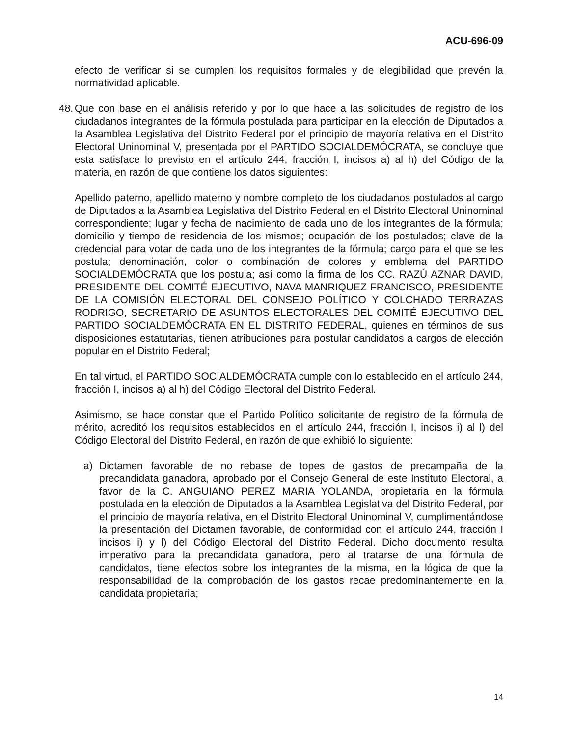ACU-696-09
efecto de verificar si se cumplen los requisitos formales y de elegibilidad que prevén la normatividad aplicable.
48.
Que con base en el análisis referido y por lo que hace a las solicitudes de registro de los ciudadanos integrantes de la fórmula postulada para participar en la elección de Diputados a la Asamblea Legislativa del Distrito Federal por el principio de mayoría relativa en el Distrito Electoral Uninominal V, presentada por el PARTIDO SOCIALDEMÓCRATA, se concluye que esta satisface lo previsto en el artículo 244, fracción I, incisos a) al h) del Código de la materia, en razón de que contiene los datos siguientes:
Apellido paterno, apellido materno y nombre completo de los ciudadanos postulados al cargo de Diputados a la Asamblea Legislativa del Distrito Federal en el Distrito Electoral Uninominal correspondiente; lugar y fecha de nacimiento de cada uno de los integrantes de la fórmula; domicilio y tiempo de residencia de los mismos; ocupación de los postulados; clave de la credencial para votar de cada uno de los integrantes de la fórmula; cargo para el que se les postula; denominación, color o combinación de colores y emblema del PARTIDO SOCIALDEMÓCRATA que los postula; así como la firma de los CC. RAZÚ AZNAR DAVID, PRESIDENTE DEL COMITÉ EJECUTIVO, NAVA MANRIQUEZ FRANCISCO, PRESIDENTE DE LA COMISIÓN ELECTORAL DEL CONSEJO POLÍTICO Y COLCHADO TERRAZAS RODRIGO, SECRETARIO DE ASUNTOS ELECTORALES DEL COMITÉ EJECUTIVO DEL PARTIDO SOCIALDEMÓCRATA EN EL DISTRITO FEDERAL, quienes en términos de sus disposiciones estatutarias, tienen atribuciones para postular candidatos a cargos de elección popular en el Distrito Federal;
En tal virtud, el PARTIDO SOCIALDEMÓCRATA cumple con lo establecido en el artículo 244, fracción I, incisos a) al h) del Código Electoral del Distrito Federal.
Asimismo, se hace constar que el Partido Político solicitante de registro de la fórmula de mérito, acreditó los requisitos establecidos en el artículo 244, fracción I, incisos i) al l) del Código Electoral del Distrito Federal, en razón de que exhibió lo siguiente:
a) Dictamen favorable de no rebase de topes de gastos de precampaña de la precandidata ganadora, aprobado por el Consejo General de este Instituto Electoral, a favor de la C. ANGUIANO PEREZ MARIA YOLANDA, propietaria en la fórmula postulada en la elección de Diputados a la Asamblea Legislativa del Distrito Federal, por el principio de mayoría relativa, en el Distrito Electoral Uninominal V, cumplimentándose la presentación del Dictamen favorable, de conformidad con el artículo 244, fracción I incisos i) y l) del Código Electoral del Distrito Federal. Dicho documento resulta imperativo para la precandidata ganadora, pero al tratarse de una fórmula de candidatos, tiene efectos sobre los integrantes de la misma, en la lógica de que la responsabilidad de la comprobación de los gastos recae predominantemente en la candidata propietaria;
14